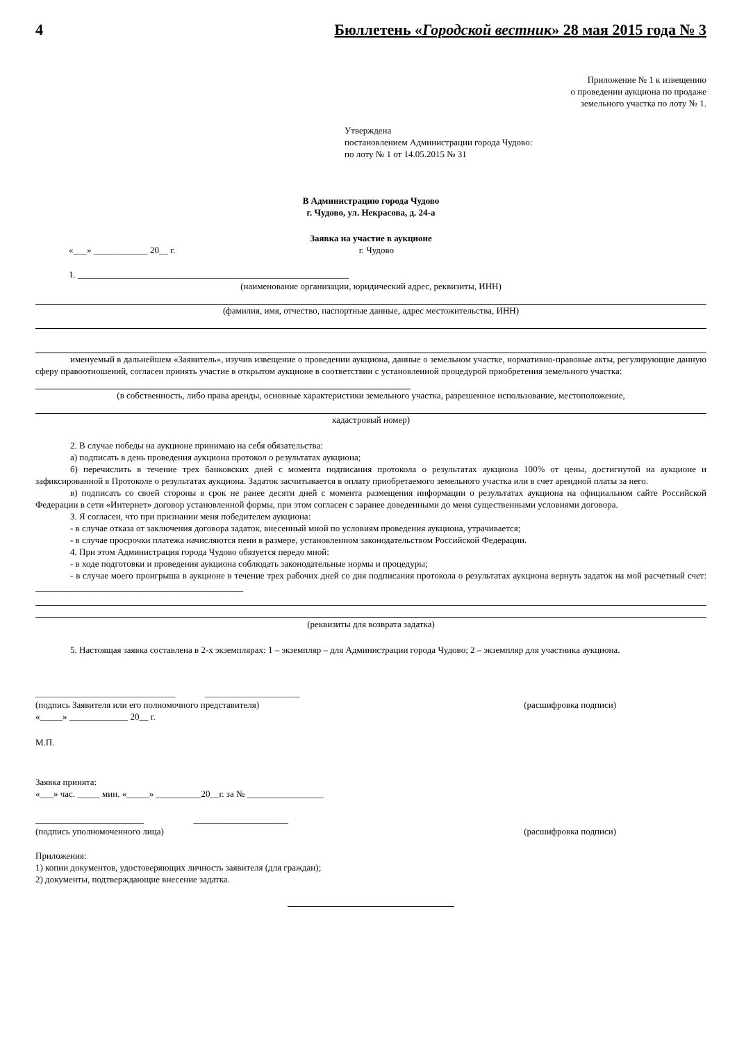4 Бюллетень «Городской вестник» 28 мая 2015 года № 3
Приложение № 1 к извещению
о проведении аукциона по продаже
земельного участка по лоту № 1.
Утверждена
постановлением Администрации города Чудово:
по лоту № 1 от 14.05.2015 № 31
В Администрацию города Чудово
г. Чудово, ул. Некрасова, д. 24-а
Заявка на участие в аукционе
«___» ____________ 20__ г. г. Чудово
1. ____________________________________________________________
(наименование организации, юридический адрес, реквизиты, ИНН)
(фамилия, имя, отчество, паспортные данные, адрес местожительства, ИНН)
именуемый в дальнейшем «Заявитель», изучив извещение о проведении аукциона, данные о земельном участке, нормативно-правовые акты, регулирующие данную сферу правоотношений, согласен принять участие в открытом аукционе в соответствии с установленной процедурой приобретения земельного участка:
(в собственность, либо права аренды, основные характеристики земельного участка, разрешенное использование, местоположение,
кадастровый номер)
2. В случае победы на аукционе принимаю на себя обязательства:
а) подписать в день проведения аукциона протокол о результатах аукциона;
б) перечислить в течение трех банковских дней с момента подписания протокола о результатах аукциона 100% от цены, достигнутой на аукционе и зафиксированной в Протоколе о результатах аукциона. Задаток засчитывается в оплату приобретаемого земельного участка или в счет арендной платы за него.
в) подписать со своей стороны в срок не ранее десяти дней с момента размещения информации о результатах аукциона на официальном сайте Российской Федерации в сети «Интернет» договор установленной формы, при этом согласен с заранее доведенными до меня существенными условиями договора.
3. Я согласен, что при признании меня победителем аукциона:
- в случае отказа от заключения договора задаток, внесенный мной по условиям проведения аукциона, утрачивается;
- в случае просрочки платежа начисляются пени в размере, установленном законодательством Российской Федерации.
4. При этом Администрация города Чудово обязуется передо мной:
- в ходе подготовки и проведения аукциона соблюдать законодательные нормы и процедуры;
- в случае моего проигрыша в аукционе в течение трех рабочих дней со дня подписания протокола о результатах аукциона вернуть задаток на мой расчетный счет: ______________________________________________
(реквизиты для возврата задатка)
5. Настоящая заявка составлена в 2-х экземплярах: 1 – экземпляр – для Администрации города Чудово; 2 – экземпляр для участника аукциона.
_______________________________ _____________________
(подпись Заявителя или его полномочного представителя) (расшифровка подписи)
«_____» _____________ 20__ г.
М.П.
Заявка принята:
«___» час. _____ мин. «_____» __________20__г. за № _________________
________________________ _____________________
(подпись уполномоченного лица) (расшифровка подписи)
Приложения:
1) копии документов, удостоверяющих личность заявителя (для граждан);
2) документы, подтверждающие внесение задатка.